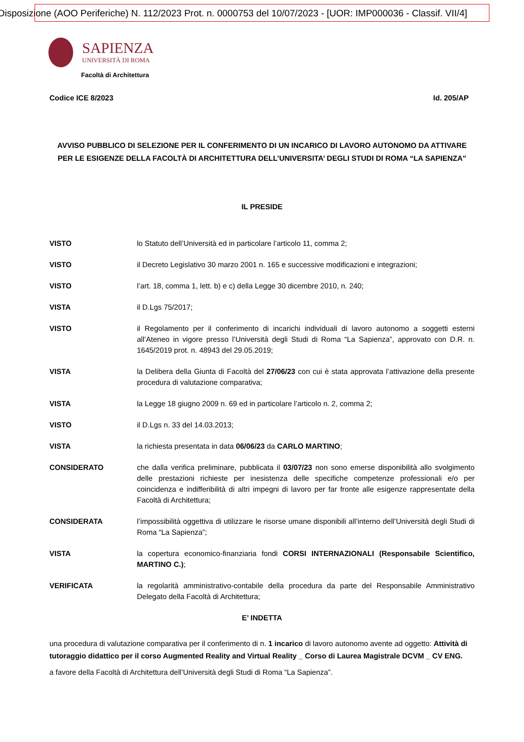Disposizione (AOO Periferiche) N. 112/2023 Prot. n. 0000753 del 10/07/2023 - [UOR: IMP000036 - Classif. VII/4]
SAPIENZA
UNIVERSITÀ DI ROMA
Facoltà di Architettura
Codice ICE 8/2023 Id. 205/AP
AVVISO PUBBLICO DI SELEZIONE PER IL CONFERIMENTO DI UN INCARICO DI LAVORO AUTONOMO DA ATTIVARE PER LE ESIGENZE DELLA FACOLTÀ DI ARCHITETTURA DELL’UNIVERSITA’ DEGLI STUDI DI ROMA “LA SAPIENZA”
IL PRESIDE
VISTO lo Statuto dell’Università ed in particolare l’articolo 11, comma 2;
VISTO il Decreto Legislativo 30 marzo 2001 n. 165 e successive modificazioni e integrazioni;
VISTO l’art. 18, comma 1, lett. b) e c) della Legge 30 dicembre 2010, n. 240;
VISTA il D.Lgs 75/2017;
VISTO il Regolamento per il conferimento di incarichi individuali di lavoro autonomo a soggetti esterni all’Ateneo in vigore presso l’Università degli Studi di Roma “La Sapienza”, approvato con D.R. n. 1645/2019 prot. n. 48943 del 29.05.2019;
VISTA la Delibera della Giunta di Facoltà del 27/06/23 con cui è stata approvata l’attivazione della presente procedura di valutazione comparativa;
VISTA la Legge 18 giugno 2009 n. 69 ed in particolare l’articolo n. 2, comma 2;
VISTO il D.Lgs n. 33 del 14.03.2013;
VISTA la richiesta presentata in data 06/06/23 da CARLO MARTINO;
CONSIDERATO che dalla verifica preliminare, pubblicata il 03/07/23 non sono emerse disponibilità allo svolgimento delle prestazioni richieste per inesistenza delle specifiche competenze professionali e/o per coincidenza e indifferibilità di altri impegni di lavoro per far fronte alle esigenze rappresentate della Facoltà di Architettura;
CONSIDERATA l’impossibilità oggettiva di utilizzare le risorse umane disponibili all’interno dell’Università degli Studi di Roma “La Sapienza”;
VISTA la copertura economico-finanziaria fondi CORSI INTERNAZIONALI (Responsabile Scientifico, MARTINO C.);
VERIFICATA la regolarità amministrativo-contabile della procedura da parte del Responsabile Amministrativo Delegato della Facoltà di Architettura;
E’ INDETTA
una procedura di valutazione comparativa per il conferimento di n. 1 incarico di lavoro autonomo avente ad oggetto: Attività di tutoraggio didattico per il corso Augmented Reality and Virtual Reality _ Corso di Laurea Magistrale DCVM _ CV ENG.
a favore della Facoltà di Architettura dell’Università degli Studi di Roma “La Sapienza”.